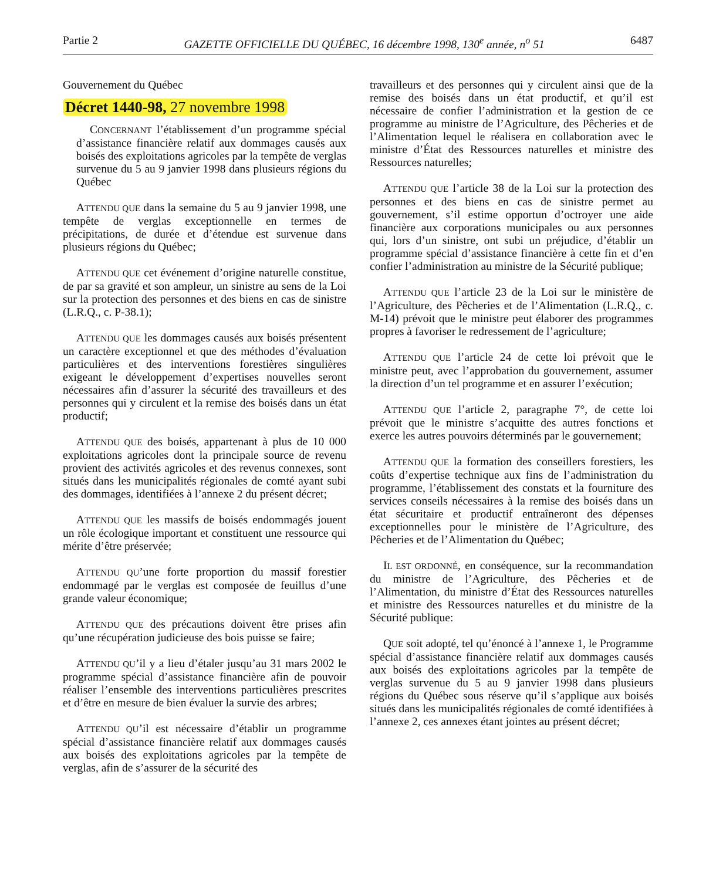Partie 2 GAZETTE OFFICIELLE DU QUÉBEC, 16 décembre 1998, 130<sup>e</sup> année, n<sup>o</sup> 51 6487
Gouvernement du Québec
Décret 1440-98, 27 novembre 1998
CONCERNANT l’établissement d’un programme spécial d’assistance financière relatif aux dommages causés aux boisés des exploitations agricoles par la tempête de verglas survenue du 5 au 9 janvier 1998 dans plusieurs régions du Québec
ATTENDU QUE dans la semaine du 5 au 9 janvier 1998, une tempête de verglas exceptionnelle en termes de précipitations, de durée et d’étendue est survenue dans plusieurs régions du Québec;
ATTENDU QUE cet événement d’origine naturelle constitue, de par sa gravité et son ampleur, un sinistre au sens de la Loi sur la protection des personnes et des biens en cas de sinistre (L.R.Q., c. P-38.1);
ATTENDU QUE les dommages causés aux boisés présentent un caractère exceptionnel et que des méthodes d’évaluation particulières et des interventions forestières singulières exigeant le développement d’expertises nouvelles seront nécessaires afin d’assurer la sécurité des travailleurs et des personnes qui y circulent et la remise des boisés dans un état productif;
ATTENDU QUE des boisés, appartenant à plus de 10 000 exploitations agricoles dont la principale source de revenu provient des activités agricoles et des revenus connexes, sont situés dans les municipalités régionales de comté ayant subi des dommages, identifiées à l’annexe 2 du présent décret;
ATTENDU QUE les massifs de boisés endommagés jouent un rôle écologique important et constituent une ressource qui mérite d’être préservée;
ATTENDU QU’une forte proportion du massif forestier endommagé par le verglas est composée de feuillus d’une grande valeur économique;
ATTENDU QUE des précautions doivent être prises afin qu’une récupération judicieuse des bois puisse se faire;
ATTENDU QU’il y a lieu d’étaler jusqu’au 31 mars 2002 le programme spécial d’assistance financière afin de pouvoir réaliser l’ensemble des interventions particulières prescrites et d’être en mesure de bien évaluer la survie des arbres;
ATTENDU QU’il est nécessaire d’établir un programme spécial d’assistance financière relatif aux dommages causés aux boisés des exploitations agricoles par la tempête de verglas, afin de s’assurer de la sécurité des
travailleurs et des personnes qui y circulent ainsi que de la remise des boisés dans un état productif, et qu’il est nécessaire de confier l’administration et la gestion de ce programme au ministre de l’Agriculture, des Pêcheries et de l’Alimentation lequel le réalisera en collaboration avec le ministre d’État des Ressources naturelles et ministre des Ressources naturelles;
ATTENDU QUE l’article 38 de la Loi sur la protection des personnes et des biens en cas de sinistre permet au gouvernement, s’il estime opportun d’octroyer une aide financière aux corporations municipales ou aux personnes qui, lors d’un sinistre, ont subi un préjudice, d’établir un programme spécial d’assistance financière à cette fin et d’en confier l’administration au ministre de la Sécurité publique;
ATTENDU QUE l’article 23 de la Loi sur le ministère de l’Agriculture, des Pêcheries et de l’Alimentation (L.R.Q., c. M-14) prévoit que le ministre peut élaborer des programmes propres à favoriser le redressement de l’agriculture;
ATTENDU QUE l’article 24 de cette loi prévoit que le ministre peut, avec l’approbation du gouvernement, assumer la direction d’un tel programme et en assurer l’exécution;
ATTENDU QUE l’article 2, paragraphe 7°, de cette loi prévoit que le ministre s’acquitte des autres fonctions et exerce les autres pouvoirs déterminés par le gouvernement;
ATTENDU QUE la formation des conseillers forestiers, les coûts d’expertise technique aux fins de l’administration du programme, l’établissement des constats et la fourniture des services conseils nécessaires à la remise des boisés dans un état sécuritaire et productif entraîneront des dépenses exceptionnelles pour le ministère de l’Agriculture, des Pêcheries et de l’Alimentation du Québec;
IL EST ORDONNÉ, en conséquence, sur la recommandation du ministre de l’Agriculture, des Pêcheries et de l’Alimentation, du ministre d’État des Ressources naturelles et ministre des Ressources naturelles et du ministre de la Sécurité publique:
QUE soit adopté, tel qu’énoncé à l’annexe 1, le Programme spécial d’assistance financière relatif aux dommages causés aux boisés des exploitations agricoles par la tempête de verglas survenue du 5 au 9 janvier 1998 dans plusieurs régions du Québec sous réserve qu’il s’applique aux boisés situés dans les municipalités régionales de comté identifiées à l’annexe 2, ces annexes étant jointes au présent décret;